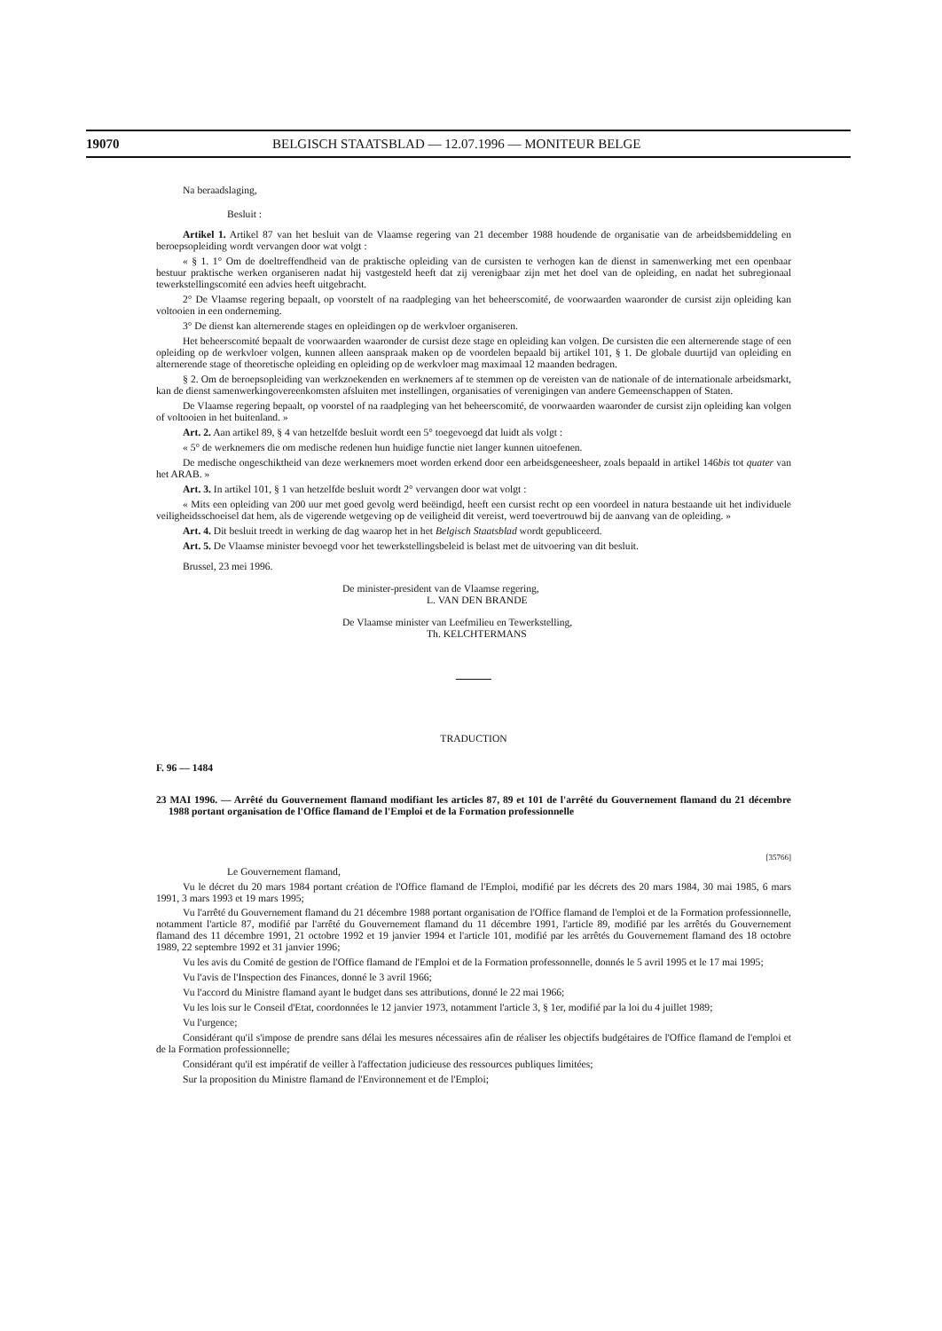19070 BELGISCH STAATSBLAD — 12.07.1996 — MONITEUR BELGE
Na beraadslaging,
Besluit :
Artikel 1. Artikel 87 van het besluit van de Vlaamse regering van 21 december 1988 houdende de organisatie van de arbeidsbemiddeling en beroepsopleiding wordt vervangen door wat volgt :
« § 1. 1° Om de doeltreffendheid van de praktische opleiding van de cursisten te verhogen kan de dienst in samenwerking met een openbaar bestuur praktische werken organiseren nadat hij vastgesteld heeft dat zij verenigbaar zijn met het doel van de opleiding, en nadat het subregionaal tewerkstellingscomité een advies heeft uitgebracht.
2° De Vlaamse regering bepaalt, op voorstelt of na raadpleging van het beheerscomité, de voorwaarden waaronder de cursist zijn opleiding kan voltooien in een onderneming.
3° De dienst kan alternerende stages en opleidingen op de werkvloer organiseren.
Het beheerscomité bepaalt de voorwaarden waaronder de cursist deze stage en opleiding kan volgen. De cursisten die een alternerende stage of een opleiding op de werkvloer volgen, kunnen alleen aanspraak maken op de voordelen bepaald bij artikel 101, § 1. De globale duurtijd van opleiding en alternerende stage of theoretische opleiding en opleiding op de werkvloer mag maximaal 12 maanden bedragen.
§ 2. Om de beroepsopleiding van werkzoekenden en werknemers af te stemmen op de vereisten van de nationale of de internationale arbeidsmarkt, kan de dienst samenwerkingovereenkomsten afsluiten met instellingen, organisaties of verenigingen van andere Gemeenschappen of Staten.
De Vlaamse regering bepaalt, op voorstel of na raadpleging van het beheerscomité, de voorwaarden waaronder de cursist zijn opleiding kan volgen of voltooien in het buitenland. »
Art. 2. Aan artikel 89, § 4 van hetzelfde besluit wordt een 5° toegevoegd dat luidt als volgt :
« 5° de werknemers die om medische redenen hun huidige functie niet langer kunnen uitoefenen.
De medische ongeschiktheid van deze werknemers moet worden erkend door een arbeidsgeneesheer, zoals bepaald in artikel 146bis tot quater van het ARAB. »
Art. 3. In artikel 101, § 1 van hetzelfde besluit wordt 2° vervangen door wat volgt :
« Mits een opleiding van 200 uur met goed gevolg werd beëindigd, heeft een cursist recht op een voordeel in natura bestaande uit het individuele veiligheidsschoeisel dat hem, als de vigerende wetgeving op de veiligheid dit vereist, werd toevertrouwd bij de aanvang van de opleiding. »
Art. 4. Dit besluit treedt in werking de dag waarop het in het Belgisch Staatsblad wordt gepubliceerd.
Art. 5. De Vlaamse minister bevoegd voor het tewerkstellingsbeleid is belast met de uitvoering van dit besluit.
Brussel, 23 mei 1996.
De minister-president van de Vlaamse regering,
L. VAN DEN BRANDE
De Vlaamse minister van Leefmilieu en Tewerkstelling,
Th. KELCHTERMANS
TRADUCTION
F. 96 — 1484
23 MAI 1996. — Arrêté du Gouvernement flamand modifiant les articles 87, 89 et 101 de l'arrêté du Gouvernement flamand du 21 décembre 1988 portant organisation de l'Office flamand de l'Emploi et de la Formation professionnelle
[35766]
Le Gouvernement flamand,
Vu le décret du 20 mars 1984 portant création de l'Office flamand de l'Emploi, modifié par les décrets des 20 mars 1984, 30 mai 1985, 6 mars 1991, 3 mars 1993 et 19 mars 1995;
Vu l'arrêté du Gouvernement flamand du 21 décembre 1988 portant organisation de l'Office flamand de l'emploi et de la Formation professionnelle, notamment l'article 87, modifié par l'arrêté du Gouvernement flamand du 11 décembre 1991, l'article 89, modifié par les arrêtés du Gouvernement flamand des 11 décembre 1991, 21 octobre 1992 et 19 janvier 1994 et l'article 101, modifié par les arrêtés du Gouvernement flamand des 18 octobre 1989, 22 septembre 1992 et 31 janvier 1996;
Vu les avis du Comité de gestion de l'Office flamand de l'Emploi et de la Formation professonnelle, donnés le 5 avril 1995 et le 17 mai 1995;
Vu l'avis de l'Inspection des Finances, donné le 3 avril 1966;
Vu l'accord du Ministre flamand ayant le budget dans ses attributions, donné le 22 mai 1966;
Vu les lois sur le Conseil d'Etat, coordonnées le 12 janvier 1973, notamment l'article 3, § 1er, modifié par la loi du 4 juillet 1989;
Vu l'urgence;
Considérant qu'il s'impose de prendre sans délai les mesures nécessaires afin de réaliser les objectifs budgétaires de l'Office flamand de l'emploi et de la Formation professionnelle;
Considérant qu'il est impératif de veiller à l'affectation judicieuse des ressources publiques limitées;
Sur la proposition du Ministre flamand de l'Environnement et de l'Emploi;